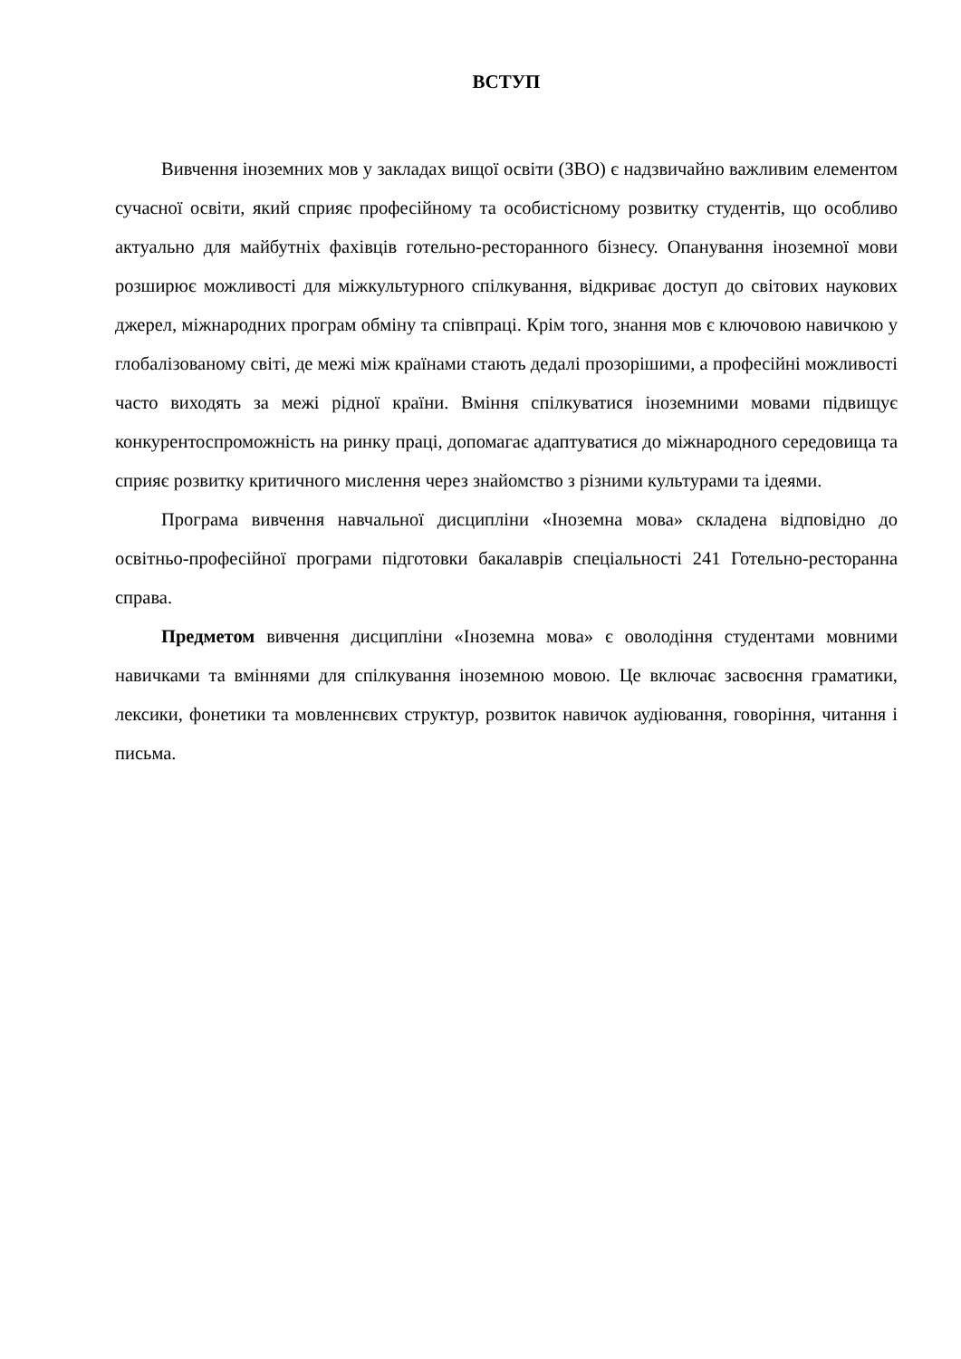ВСТУП
Вивчення іноземних мов у закладах вищої освіти (ЗВО) є надзвичайно важливим елементом сучасної освіти, який сприяє професійному та особистісному розвитку студентів, що особливо актуально для майбутніх фахівців готельно-ресторанного бізнесу. Опанування іноземної мови розширює можливості для міжкультурного спілкування, відкриває доступ до світових наукових джерел, міжнародних програм обміну та співпраці. Крім того, знання мов є ключовою навичкою у глобалізованому світі, де межі між країнами стають дедалі прозорішими, а професійні можливості часто виходять за межі рідної країни. Вміння спілкуватися іноземними мовами підвищує конкурентоспроможність на ринку праці, допомагає адаптуватися до міжнародного середовища та сприяє розвитку критичного мислення через знайомство з різними культурами та ідеями.
Програма вивчення навчальної дисципліни «Іноземна мова» складена відповідно до освітньо-професійної програми підготовки бакалаврів спеціальності 241 Готельно-ресторанна справа.
Предметом вивчення дисципліни «Іноземна мова» є оволодіння студентами мовними навичками та вміннями для спілкування іноземною мовою. Це включає засвоєння граматики, лексики, фонетики та мовленнєвих структур, розвиток навичок аудіювання, говоріння, читання і письма.